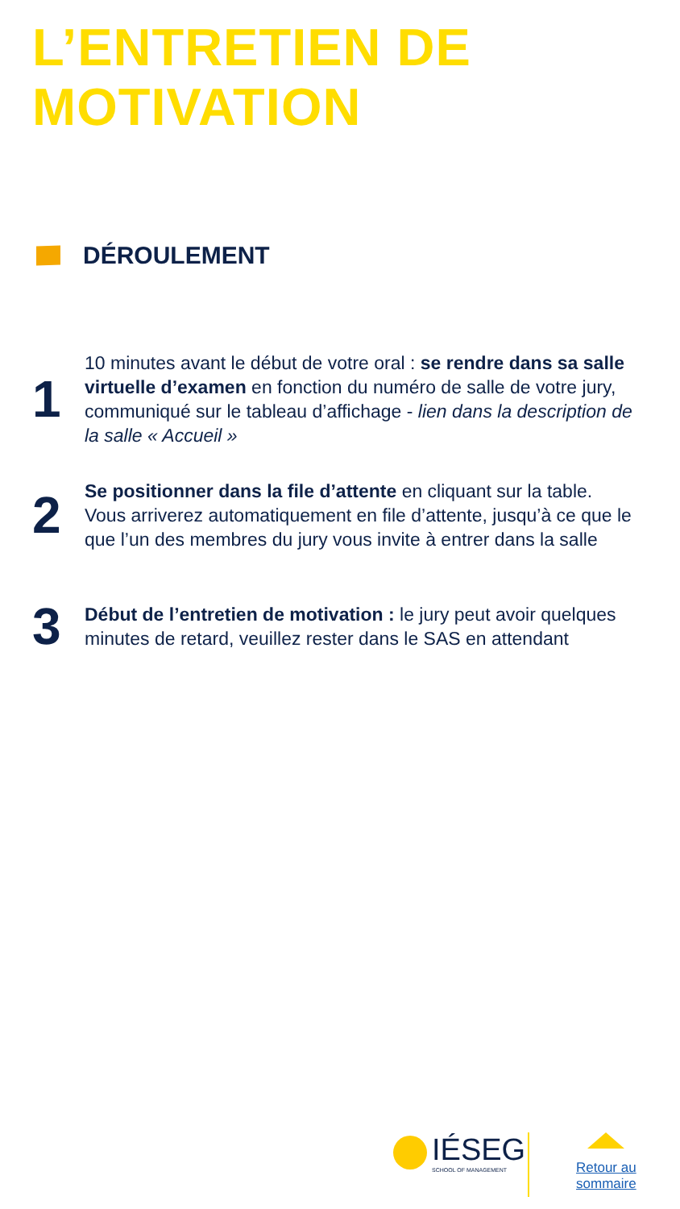L’ENTRETIEN DE
MOTIVATION
DÉROULEMENT
1
10 minutes avant le début de votre oral : se rendre dans sa salle virtuelle d’examen en fonction du numéro de salle de votre jury, communiqué sur le tableau d’affichage - lien dans la description de la salle « Accueil »
2
Se positionner dans la file d’attente en cliquant sur la table. Vous arriverez automatiquement en file d’attente, jusqu’à ce que le que l’un des membres du jury vous invite à entrer dans la salle
3
Début de l’entretien de motivation : le jury peut avoir quelques minutes de retard, veuillez rester dans le SAS en attendant
IÉSEG
SCHOOL OF MANAGEMENT
Retour au
sommaire